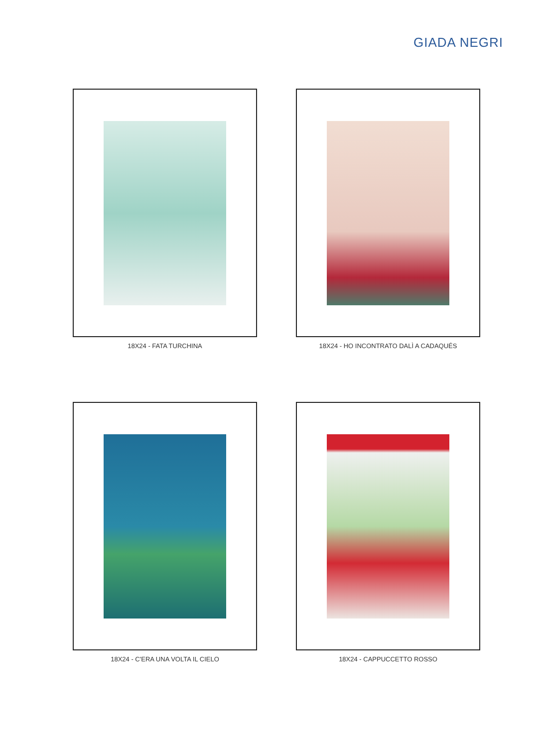GIADA NEGRI
18X24 - FATA TURCHINA
18X24 - HO INCONTRATO DALÌ A CADAQUÉS
18X24 - C'ERA UNA VOLTA IL CIELO
18X24 - CAPPUCCETTO ROSSO